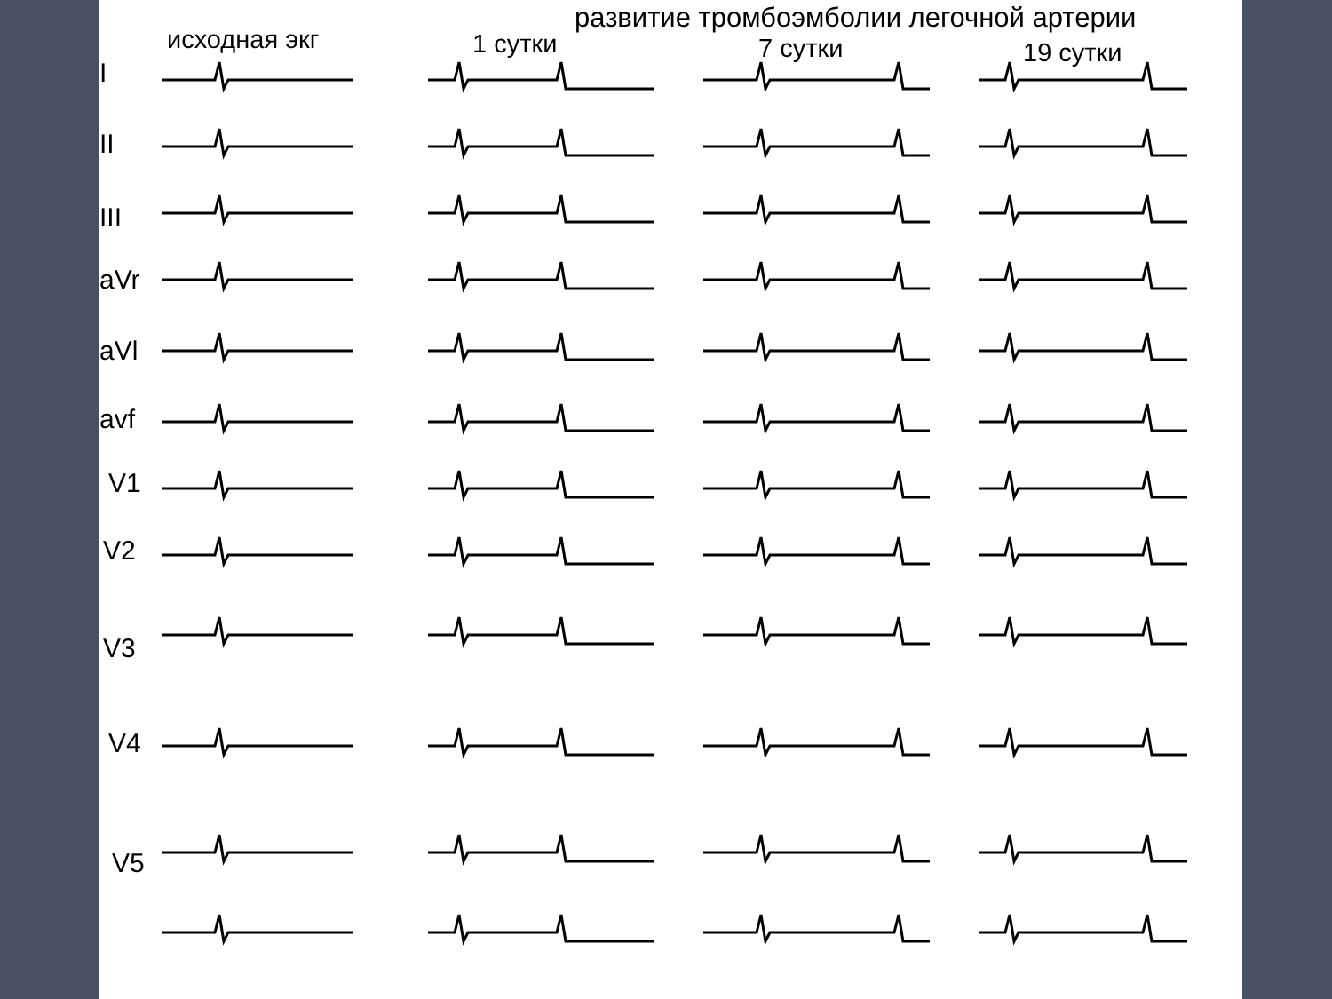развитие тромбоэмболии легочной артерии
исходная экг 1 сутки 7 сутки 19 сутки
I
II
III
aVr
aVl
avf
V1
V2
V3
V4
V5